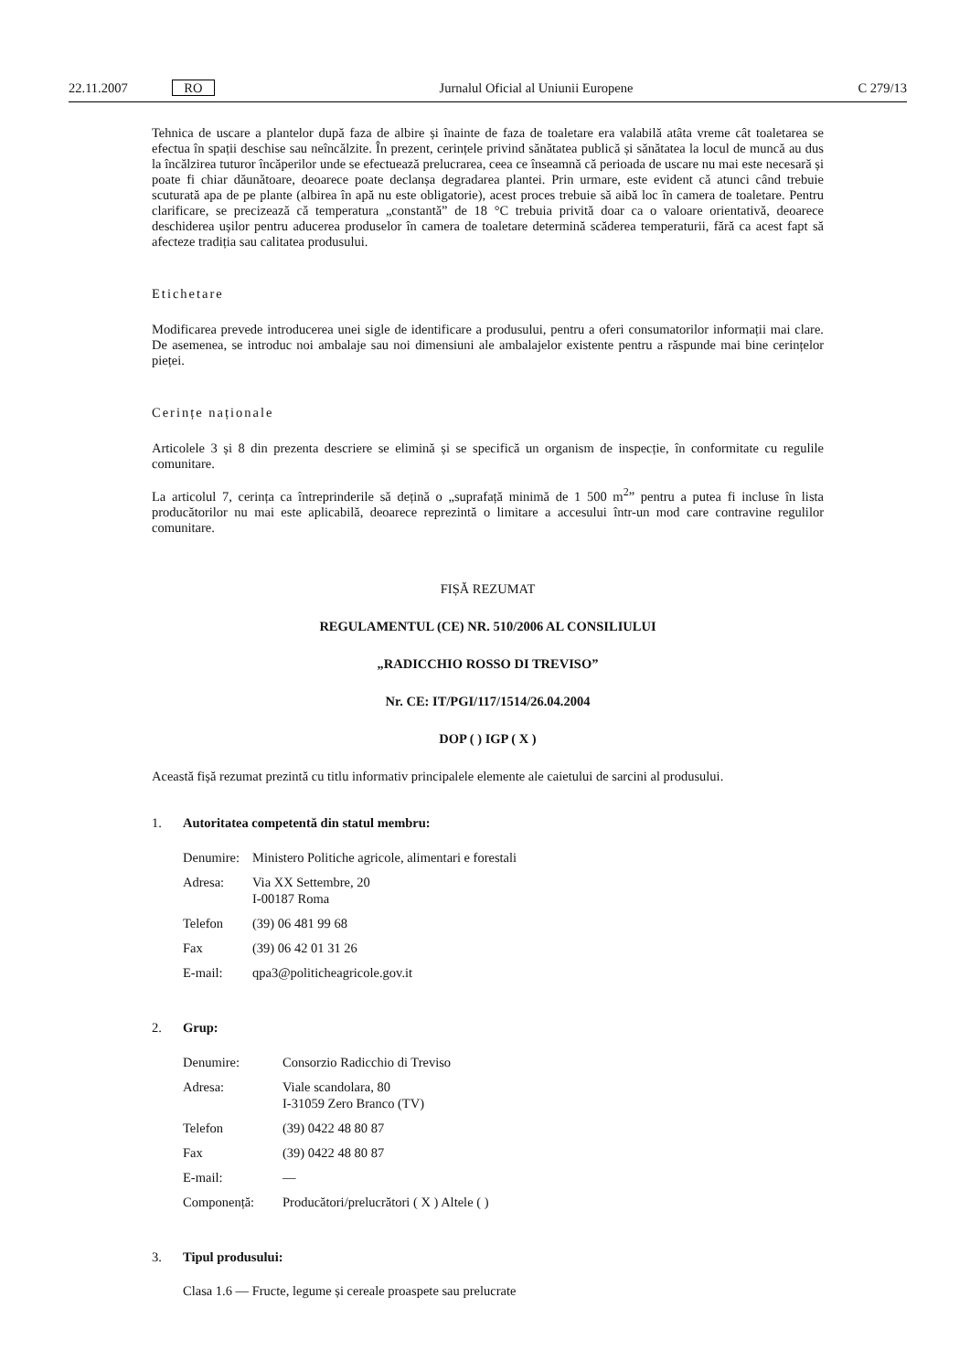22.11.2007 RO Jurnalul Oficial al Uniunii Europene C 279/13
Tehnica de uscare a plantelor după faza de albire și înainte de faza de toaletare era valabilă atâta vreme cât toaletarea se efectua în spații deschise sau neîncălzite. În prezent, cerințele privind sănătatea publică și sănătatea la locul de muncă au dus la încălzirea tuturor încăperilor unde se efectuează prelucrarea, ceea ce înseamnă că perioada de uscare nu mai este necesară și poate fi chiar dăunătoare, deoarece poate declanșa degradarea plantei. Prin urmare, este evident că atunci când trebuie scuturată apa de pe plante (albirea în apă nu este obligatorie), acest proces trebuie să aibă loc în camera de toaletare. Pentru clarificare, se precizează că temperatura „constantă” de 18 °C trebuia privită doar ca o valoare orientativă, deoarece deschiderea ușilor pentru aducerea produselor în camera de toaletare determină scăderea temperaturii, fără ca acest fapt să afecteze tradiția sau calitatea produsului.
Etichetare
Modificarea prevede introducerea unei sigle de identificare a produsului, pentru a oferi consumatorilor informații mai clare. De asemenea, se introduc noi ambalaje sau noi dimensiuni ale ambalajelor existente pentru a răspunde mai bine cerințelor pieței.
Cerințe naționale
Articolele 3 și 8 din prezenta descriere se elimină și se specifică un organism de inspecție, în conformitate cu regulile comunitare.
La articolul 7, cerința ca întreprinderile să dețină o „suprafață minimă de 1 500 m<sup>2</sup>” pentru a putea fi incluse în lista producătorilor nu mai este aplicabilă, deoarece reprezintă o limitare a accesului într-un mod care contravine regulilor comunitare.
FIȘĂ REZUMAT
REGULAMENTUL (CE) NR. 510/2006 AL CONSILIULUI
„RADICCHIO ROSSO DI TREVISO”
Nr. CE: IT/PGI/117/1514/26.04.2004
DOP ( ) IGP ( X )
Această fișă rezumat prezintă cu titlu informativ principalele elemente ale caietului de sarcini al produsului.
1. Autoritatea competentă din statul membru:
| Denumire: | Ministero Politiche agricole, alimentari e forestali |
| Adresa: | Via XX Settembre, 20 I-00187 Roma |
| Telefon | (39) 06 481 99 68 |
| Fax | (39) 06 42 01 31 26 |
| E-mail: | qpa3@politicheagricole.gov.it |
2. Grup:
| Denumire: | Consorzio Radicchio di Treviso |
| Adresa: | Viale scandolara, 80 I-31059 Zero Branco (TV) |
| Telefon | (39) 0422 48 80 87 |
| Fax | (39) 0422 48 80 87 |
| E-mail: | — |
| Componență: | Producători/prelucrători ( X ) Altele ( ) |
3. Tipul produsului:
Clasa 1.6 — Fructe, legume și cereale proaspete sau prelucrate